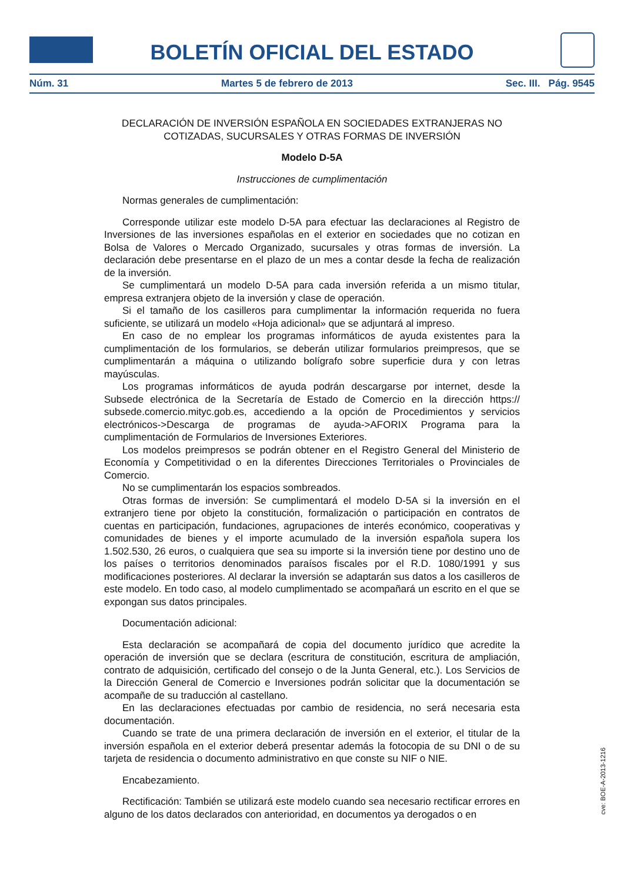BOLETÍN OFICIAL DEL ESTADO
Núm. 31 Martes 5 de febrero de 2013 Sec. III. Pág. 9545
DECLARACIÓN DE INVERSIÓN ESPAÑOLA EN SOCIEDADES EXTRANJERAS NO COTIZADAS, SUCURSALES Y OTRAS FORMAS DE INVERSIÓN
Modelo D-5A
Instrucciones de cumplimentación
Normas generales de cumplimentación:
Corresponde utilizar este modelo D-5A para efectuar las declaraciones al Registro de Inversiones de las inversiones españolas en el exterior en sociedades que no cotizan en Bolsa de Valores o Mercado Organizado, sucursales y otras formas de inversión. La declaración debe presentarse en el plazo de un mes a contar desde la fecha de realización de la inversión.
Se cumplimentará un modelo D-5A para cada inversión referida a un mismo titular, empresa extranjera objeto de la inversión y clase de operación.
Si el tamaño de los casilleros para cumplimentar la información requerida no fuera suficiente, se utilizará un modelo «Hoja adicional» que se adjuntará al impreso.
En caso de no emplear los programas informáticos de ayuda existentes para la cumplimentación de los formularios, se deberán utilizar formularios preimpresos, que se cumplimentarán a máquina o utilizando bolígrafo sobre superficie dura y con letras mayúsculas.
Los programas informáticos de ayuda podrán descargarse por internet, desde la Subsede electrónica de la Secretaría de Estado de Comercio en la dirección https:// subsede.comercio.mityc.gob.es, accediendo a la opción de Procedimientos y servicios electrónicos->Descarga de programas de ayuda->AFORIX Programa para la cumplimentación de Formularios de Inversiones Exteriores.
Los modelos preimpresos se podrán obtener en el Registro General del Ministerio de Economía y Competitividad o en la diferentes Direcciones Territoriales o Provinciales de Comercio.
No se cumplimentarán los espacios sombreados.
Otras formas de inversión: Se cumplimentará el modelo D-5A si la inversión en el extranjero tiene por objeto la constitución, formalización o participación en contratos de cuentas en participación, fundaciones, agrupaciones de interés económico, cooperativas y comunidades de bienes y el importe acumulado de la inversión española supera los 1.502.530, 26 euros, o cualquiera que sea su importe si la inversión tiene por destino uno de los países o territorios denominados paraísos fiscales por el R.D. 1080/1991 y sus modificaciones posteriores. Al declarar la inversión se adaptarán sus datos a los casilleros de este modelo. En todo caso, al modelo cumplimentado se acompañará un escrito en el que se expongan sus datos principales.
Documentación adicional:
Esta declaración se acompañará de copia del documento jurídico que acredite la operación de inversión que se declara (escritura de constitución, escritura de ampliación, contrato de adquisición, certificado del consejo o de la Junta General, etc.). Los Servicios de la Dirección General de Comercio e Inversiones podrán solicitar que la documentación se acompañe de su traducción al castellano.
En las declaraciones efectuadas por cambio de residencia, no será necesaria esta documentación.
Cuando se trate de una primera declaración de inversión en el exterior, el titular de la inversión española en el exterior deberá presentar además la fotocopia de su DNI o de su tarjeta de residencia o documento administrativo en que conste su NIF o NIE.
Encabezamiento.
Rectificación: También se utilizará este modelo cuando sea necesario rectificar errores en alguno de los datos declarados con anterioridad, en documentos ya derogados o en
cve: BOE-A-2013-1216